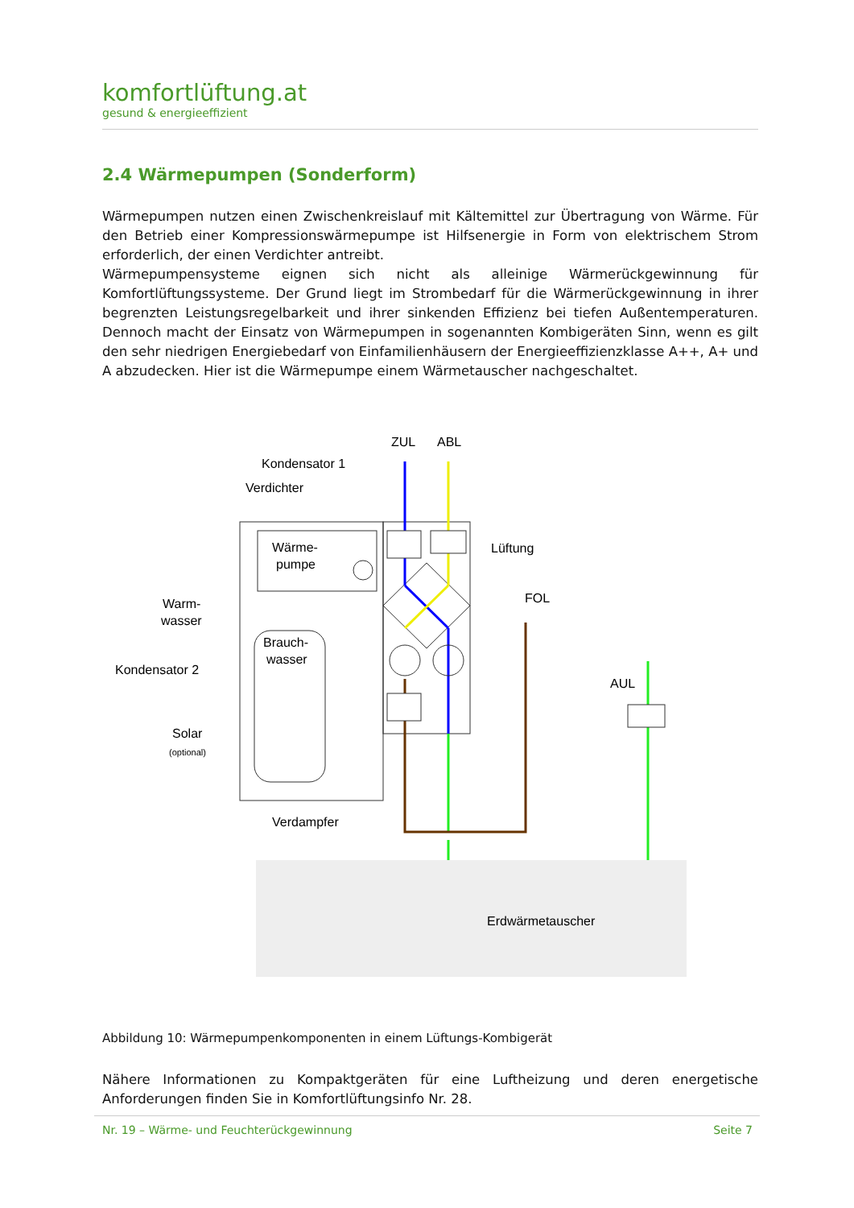komfortlüftung.at
gesund & energieeffizient
2.4 Wärmepumpen (Sonderform)
Wärmepumpen nutzen einen Zwischenkreislauf mit Kältemittel zur Übertragung von Wärme. Für den Betrieb einer Kompressionswärmepumpe ist Hilfsenergie in Form von elektrischem Strom erforderlich, der einen Verdichter antreibt.
Wärmepumpensysteme eignen sich nicht als alleinige Wärmerückgewinnung für Komfortlüftungssysteme. Der Grund liegt im Strombedarf für die Wärmerückgewinnung in ihrer begrenzten Leistungsregelbarkeit und ihrer sinkenden Effizienz bei tiefen Außentemperaturen. Dennoch macht der Einsatz von Wärmepumpen in sogenannten Kombigeräten Sinn, wenn es gilt den sehr niedrigen Energiebedarf von Einfamilienhäusern der Energieeffizienzklasse A++, A+ und A abzudecken. Hier ist die Wärmepumpe einem Wärmetauscher nachgeschaltet.
ZUL
ABL
Kondensator 1
Verdichter
Wärme-
pumpe
Lüftung
FOL
Warm-
wasser
Brauch-
wasser
Kondensator 2
AUL
Solar
(optional)
Verdampfer
Erdwärmetauscher
Abbildung 10: Wärmepumpenkomponenten in einem Lüftungs-Kombigerät
Nähere Informationen zu Kompaktgeräten für eine Luftheizung und deren energetische Anforderungen finden Sie in Komfortlüftungsinfo Nr. 28.
Nr. 19 – Wärme- und Feuchterückgewinnung Seite 7